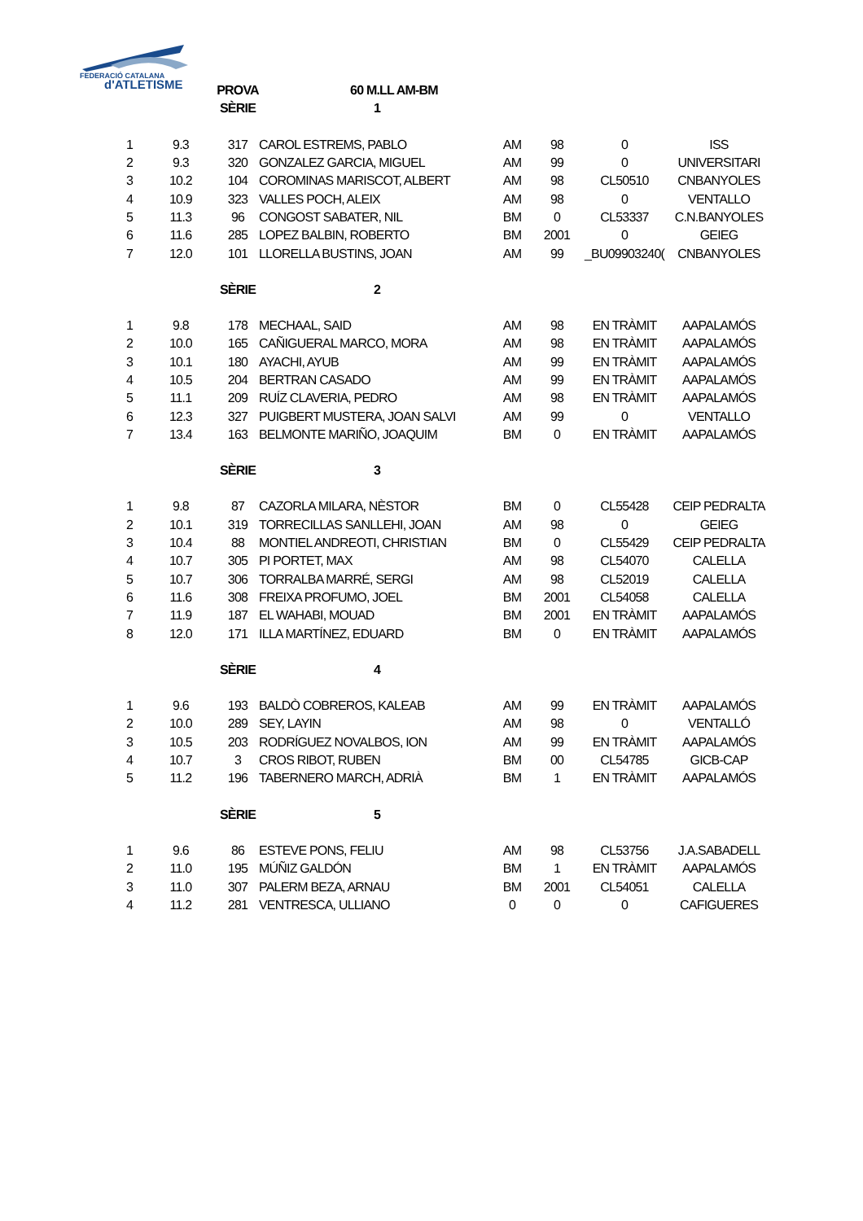FEDERACIÓ CATALANA
d'ATLETISME
| | | PROVA | 60 M.LL AM-BM | | | | |
| | | SÈRIE | 1 | | | | |
| 1 | 9.3 | 317 | CAROL ESTREMS, PABLO | AM | 98 | 0 | ISS |
| 2 | 9.3 | 320 | GONZALEZ GARCIA, MIGUEL | AM | 99 | 0 | UNIVERSITARI |
| 3 | 10.2 | 104 | COROMINAS MARISCOT, ALBERT | AM | 98 | CL50510 | CNBANYOLES |
| 4 | 10.9 | 323 | VALLES POCH, ALEIX | AM | 98 | 0 | VENTALLO |
| 5 | 11.3 | 96 | CONGOST SABATER, NIL | BM | 0 | CL53337 | C.N.BANYOLES |
| 6 | 11.6 | 285 | LOPEZ BALBIN, ROBERTO | BM | 2001 | 0 | GEIEG |
| 7 | 12.0 | 101 | LLORELLA BUSTINS, JOAN | AM | 99 | _BU09903240( | CNBANYOLES |
| | | SÈRIE | 2 | | | | |
| 1 | 9.8 | 178 | MECHAAL, SAID | AM | 98 | EN TRÀMIT | AAPALAMÓS |
| 2 | 10.0 | 165 | CAÑIGUERAL MARCO, MORA | AM | 98 | EN TRÀMIT | AAPALAMÓS |
| 3 | 10.1 | 180 | AYACHI, AYUB | AM | 99 | EN TRÀMIT | AAPALAMÓS |
| 4 | 10.5 | 204 | BERTRAN CASADO | AM | 99 | EN TRÀMIT | AAPALAMÓS |
| 5 | 11.1 | 209 | RUÍZ CLAVERIA, PEDRO | AM | 98 | EN TRÀMIT | AAPALAMÓS |
| 6 | 12.3 | 327 | PUIGBERT MUSTERA, JOAN SALVI | AM | 99 | 0 | VENTALLO |
| 7 | 13.4 | 163 | BELMONTE MARIÑO, JOAQUIM | BM | 0 | EN TRÀMIT | AAPALAMÓS |
| | | SÈRIE | 3 | | | | |
| 1 | 9.8 | 87 | CAZORLA MILARA, NÈSTOR | BM | 0 | CL55428 | CEIP PEDRALTA |
| 2 | 10.1 | 319 | TORRECILLAS SANLLEHI, JOAN | AM | 98 | 0 | GEIEG |
| 3 | 10.4 | 88 | MONTIEL ANDREOTI, CHRISTIAN | BM | 0 | CL55429 | CEIP PEDRALTA |
| 4 | 10.7 | 305 | PI PORTET, MAX | AM | 98 | CL54070 | CALELLA |
| 5 | 10.7 | 306 | TORRALBA MARRÉ, SERGI | AM | 98 | CL52019 | CALELLA |
| 6 | 11.6 | 308 | FREIXA PROFUMO, JOEL | BM | 2001 | CL54058 | CALELLA |
| 7 | 11.9 | 187 | EL WAHABI, MOUAD | BM | 2001 | EN TRÀMIT | AAPALAMÓS |
| 8 | 12.0 | 171 | ILLA MARTÍNEZ, EDUARD | BM | 0 | EN TRÀMIT | AAPALAMÓS |
| | | SÈRIE | 4 | | | | |
| 1 | 9.6 | 193 | BALDÒ COBREROS, KALEAB | AM | 99 | EN TRÀMIT | AAPALAMÓS |
| 2 | 10.0 | 289 | SEY, LAYIN | AM | 98 | 0 | VENTALLÓ |
| 3 | 10.5 | 203 | RODRÍGUEZ NOVALBOS, ION | AM | 99 | EN TRÀMIT | AAPALAMÓS |
| 4 | 10.7 | 3 | CROS RIBOT, RUBEN | BM | 00 | CL54785 | GICB-CAP |
| 5 | 11.2 | 196 | TABERNERO MARCH, ADRIÀ | BM | 1 | EN TRÀMIT | AAPALAMÓS |
| | | SÈRIE | 5 | | | | |
| 1 | 9.6 | 86 | ESTEVE PONS, FELIU | AM | 98 | CL53756 | J.A.SABADELL |
| 2 | 11.0 | 195 | MÚÑIZ GALDÓN | BM | 1 | EN TRÀMIT | AAPALAMÓS |
| 3 | 11.0 | 307 | PALERM BEZA, ARNAU | BM | 2001 | CL54051 | CALELLA |
| 4 | 11.2 | 281 | VENTRESCA, ULLIANO | 0 | 0 | 0 | CAFIGUERES |